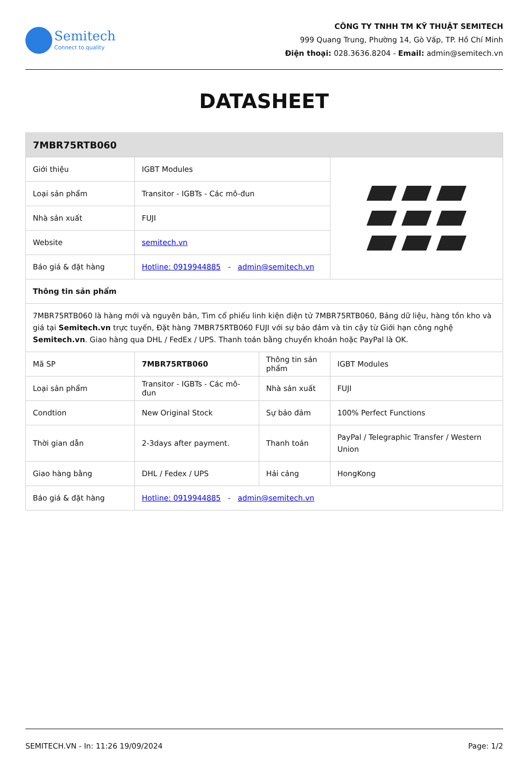Semitech
Connect to quality
CÔNG TY TNHH TM KỸ THUẬT SEMITECH
999 Quang Trung, Phường 14, Gò Vấp, TP. Hồ Chí Minh
Điện thoại: 028.3636.8204 - Email: admin@semitech.vn
DATASHEET
| 7MBR75RTB060 | | | |
| Giới thiệu | IGBT Modules | | |
| Loại sản phẩm | Transitor - IGBTs - Các mô-đun | | |
| Nhà sản xuất | FUJI | | |
| Website | semitech.vn | | |
| Báo giá & đặt hàng | Hotline: 0919944885 - admin@semitech.vn | | |
| Thông tin sản phẩm | | | |
| 7MBR75RTB060 là hàng mới và nguyên bản, Tìm cổ phiếu linh kiện điện tử 7MBR75RTB060, Bảng dữ liệu, hàng tồn kho và giá tại Semitech.vn trực tuyến, Đặt hàng 7MBR75RTB060 FUJI với sự bảo đảm và tin cậy từ Giới hạn công nghệ Semitech.vn . Giao hàng qua DHL / FedEx / UPS. Thanh toán bằng chuyển khoản hoặc PayPal là OK. | | | |
| Mã SP | 7MBR75RTB060 | Thông tin sản phẩm | IGBT Modules |
| Loại sản phẩm | Transitor - IGBTs - Các mô-đun | Nhà sản xuất | FUJI |
| Condtion | New Original Stock | Sự bảo đảm | 100% Perfect Functions |
| Thời gian dẫn | 2-3days after payment. | Thanh toán | PayPal / Telegraphic Transfer / Western Union |
| Giao hàng bằng | DHL / Fedex / UPS | Hải cảng | HongKong |
| Báo giá & đặt hàng | Hotline: 0919944885 - admin@semitech.vn | | |
SEMITECH.VN - In: 11:26 19/09/2024 Page: 1/2